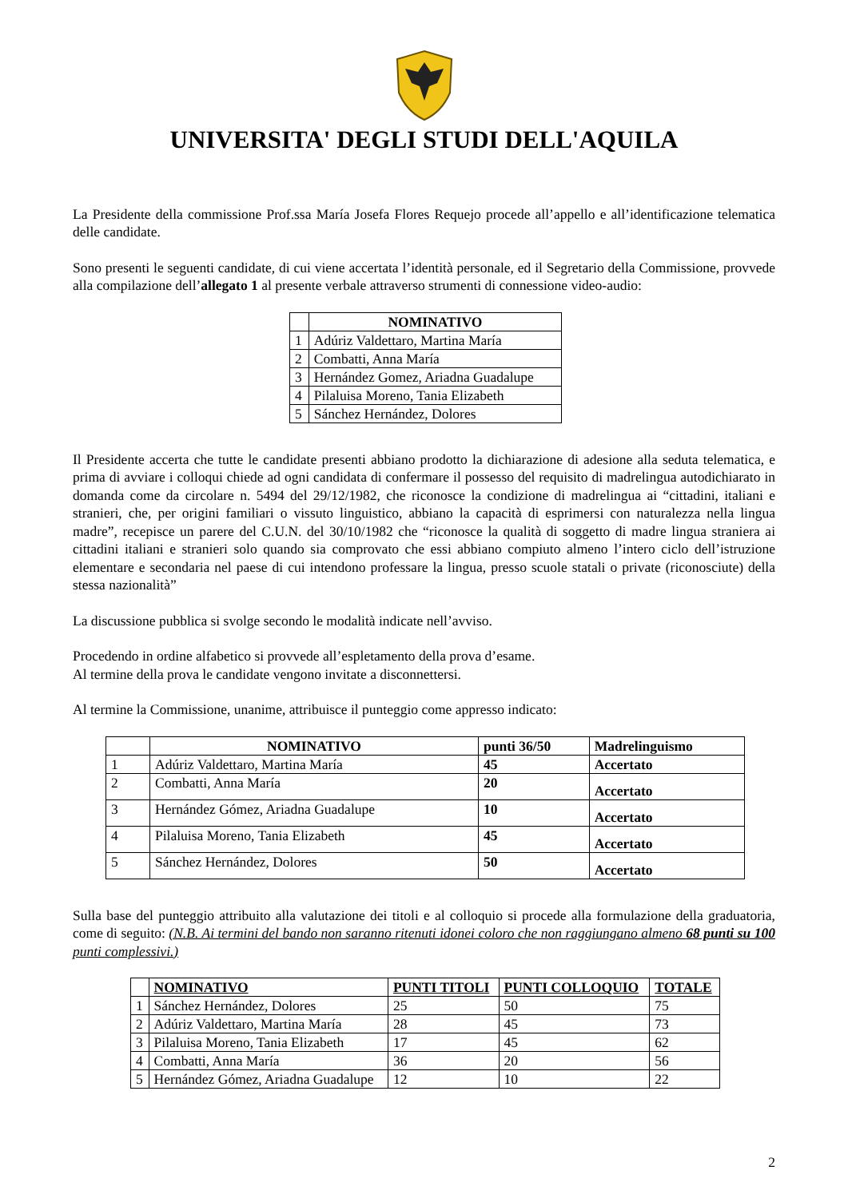UNIVERSITA' DEGLI STUDI DELL'AQUILA
La Presidente della commissione Prof.ssa María Josefa Flores Requejo procede all’appello e all’identificazione telematica delle candidate.
Sono presenti le seguenti candidate, di cui viene accertata l’identità personale, ed il Segretario della Commissione, provvede alla compilazione dell’allegato 1 al presente verbale attraverso strumenti di connessione video-audio:
| | NOMINATIVO |
| --- | --- |
| 1 | Adúriz Valdettaro, Martina María |
| 2 | Combatti, Anna María |
| 3 | Hernández Gomez, Ariadna Guadalupe |
| 4 | Pilaluisa Moreno, Tania Elizabeth |
| 5 | Sánchez Hernández, Dolores |
Il Presidente accerta che tutte le candidate presenti abbiano prodotto la dichiarazione di adesione alla seduta telematica, e prima di avviare i colloqui chiede ad ogni candidata di confermare il possesso del requisito di madrelingua autodichiarato in domanda come da circolare n. 5494 del 29/12/1982, che riconosce la condizione di madrelingua ai “cittadini, italiani e stranieri, che, per origini familiari o vissuto linguistico, abbiano la capacità di esprimersi con naturalezza nella lingua madre”, recepisce un parere del C.U.N. del 30/10/1982 che “riconosce la qualità di soggetto di madre lingua straniera ai cittadini italiani e stranieri solo quando sia comprovato che essi abbiano compiuto almeno l’intero ciclo dell’istruzione elementare e secondaria nel paese di cui intendono professare la lingua, presso scuole statali o private (riconosciute) della stessa nazionalità”
La discussione pubblica si svolge secondo le modalità indicate nell’avviso.
Procedendo in ordine alfabetico si provvede all’espletamento della prova d’esame.
Al termine della prova le candidate vengono invitate a disconnettersi.
Al termine la Commissione, unanime, attribuisce il punteggio come appresso indicato:
| | NOMINATIVO | punti 36/50 | Madrelinguismo |
| --- | --- | --- | --- |
| 1 | Adúriz Valdettaro, Martina María | 45 | Accertato |
| 2 | Combatti, Anna María | 20 | Accertato |
| 3 | Hernández Gómez, Ariadna Guadalupe | 10 | Accertato |
| 4 | Pilaluisa Moreno, Tania Elizabeth | 45 | Accertato |
| 5 | Sánchez Hernández, Dolores | 50 | Accertato |
Sulla base del punteggio attribuito alla valutazione dei titoli e al colloquio si procede alla formulazione della graduatoria, come di seguito: (N.B. Ai termini del bando non saranno ritenuti idonei coloro che non raggiungano almeno 68 punti su 100 punti complessivi.)
| | NOMINATIVO | PUNTI TITOLI | PUNTI COLLOQUIO | TOTALE |
| --- | --- | --- | --- | --- |
| 1 | Sánchez Hernández, Dolores | 25 | 50 | 75 |
| 2 | Adúriz Valdettaro, Martina María | 28 | 45 | 73 |
| 3 | Pilaluisa Moreno, Tania Elizabeth | 17 | 45 | 62 |
| 4 | Combatti, Anna María | 36 | 20 | 56 |
| 5 | Hernández Gómez, Ariadna Guadalupe | 12 | 10 | 22 |
2